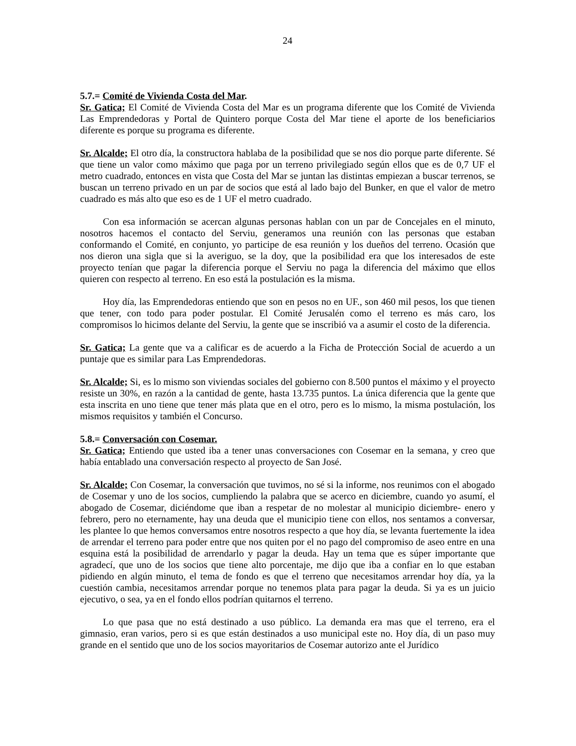24
5.7.= Comité de Vivienda Costa del Mar.
Sr. Gatica; El Comité de Vivienda Costa del Mar es un programa diferente que los Comité de Vivienda Las Emprendedoras y Portal de Quintero porque Costa del Mar tiene el aporte de los beneficiarios diferente es porque su programa es diferente.
Sr. Alcalde; El otro día, la constructora hablaba de la posibilidad que se nos dio porque parte diferente. Sé que tiene un valor como máximo que paga por un terreno privilegiado según ellos que es de 0,7 UF el metro cuadrado, entonces en vista que Costa del Mar se juntan las distintas empiezan a buscar terrenos, se buscan un terreno privado en un par de socios que está al lado bajo del Bunker, en que el valor de metro cuadrado es más alto que eso es de 1 UF el metro cuadrado.
Con esa información se acercan algunas personas hablan con un par de Concejales en el minuto, nosotros hacemos el contacto del Serviu, generamos una reunión con las personas que estaban conformando el Comité, en conjunto, yo participe de esa reunión y los dueños del terreno. Ocasión que nos dieron una sigla que si la averiguo, se la doy, que la posibilidad era que los interesados de este proyecto tenían que pagar la diferencia porque el Serviu no paga la diferencia del máximo que ellos quieren con respecto al terreno. En eso está la postulación es la misma.
Hoy día, las Emprendedoras entiendo que son en pesos no en UF., son 460 mil pesos, los que tienen que tener, con todo para poder postular. El Comité Jerusalén como el terreno es más caro, los compromisos lo hicimos delante del Serviu, la gente que se inscribió va a asumir el costo de la diferencia.
Sr. Gatica; La gente que va a calificar es de acuerdo a la Ficha de Protección Social de acuerdo a un puntaje que es similar para Las Emprendedoras.
Sr. Alcalde; Si, es lo mismo son viviendas sociales del gobierno con 8.500 puntos el máximo y el proyecto resiste un 30%, en razón a la cantidad de gente, hasta 13.735 puntos. La única diferencia que la gente que esta inscrita en uno tiene que tener más plata que en el otro, pero es lo mismo, la misma postulación, los mismos requisitos y también el Concurso.
5.8.= Conversación con Cosemar.
Sr. Gatica; Entiendo que usted iba a tener unas conversaciones con Cosemar en la semana, y creo que había entablado una conversación respecto al proyecto de San José.
Sr. Alcalde; Con Cosemar, la conversación que tuvimos, no sé si la informe, nos reunimos con el abogado de Cosemar y uno de los socios, cumpliendo la palabra que se acerco en diciembre, cuando yo asumí, el abogado de Cosemar, diciéndome que iban a respetar de no molestar al municipio diciembre- enero y febrero, pero no eternamente, hay una deuda que el municipio tiene con ellos, nos sentamos a conversar, les plantee lo que hemos conversamos entre nosotros respecto a que hoy día, se levanta fuertemente la idea de arrendar el terreno para poder entre que nos quiten por el no pago del compromiso de aseo entre en una esquina está la posibilidad de arrendarlo y pagar la deuda. Hay un tema que es súper importante que agradecí, que uno de los socios que tiene alto porcentaje, me dijo que iba a confiar en lo que estaban pidiendo en algún minuto, el tema de fondo es que el terreno que necesitamos arrendar hoy día, ya la cuestión cambia, necesitamos arrendar porque no tenemos plata para pagar la deuda. Si ya es un juicio ejecutivo, o sea, ya en el fondo ellos podrían quitarnos el terreno.
Lo que pasa que no está destinado a uso público. La demanda era mas que el terreno, era el gimnasio, eran varios, pero si es que están destinados a uso municipal este no. Hoy día, di un paso muy grande en el sentido que uno de los socios mayoritarios de Cosemar autorizo ante el Jurídico